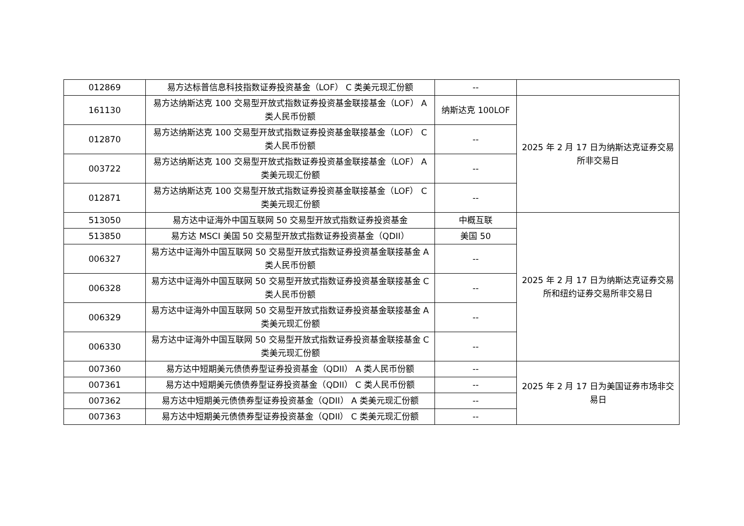| 012869 | 易方达标普信息科技指数证券投资基金（LOF） C 类美元现汇份额 | -- | |
| 161130 | 易方达纳斯达克 100 交易型开放式指数证券投资基金联接基金（LOF） A 类人民币份额 | 纳斯达克 100LOF | 2025 年 2 月 17 日为纳斯达克证券交易所非交易日 |
| 012870 | 易方达纳斯达克 100 交易型开放式指数证券投资基金联接基金（LOF） C 类人民币份额 | -- | |
| 003722 | 易方达纳斯达克 100 交易型开放式指数证券投资基金联接基金（LOF） A 类美元现汇份额 | -- | |
| 012871 | 易方达纳斯达克 100 交易型开放式指数证券投资基金联接基金（LOF） C 类美元现汇份额 | -- | |
| 513050 | 易方达中证海外中国互联网 50 交易型开放式指数证券投资基金 | 中概互联 | 2025 年 2 月 17 日为纳斯达克证券交易所和纽约证券交易所非交易日 |
| 513850 | 易方达 MSCI 美国 50 交易型开放式指数证券投资基金（QDII） | 美国 50 | |
| 006327 | 易方达中证海外中国互联网 50 交易型开放式指数证券投资基金联接基金 A 类人民币份额 | -- | |
| 006328 | 易方达中证海外中国互联网 50 交易型开放式指数证券投资基金联接基金 C 类人民币份额 | -- | |
| 006329 | 易方达中证海外中国互联网 50 交易型开放式指数证券投资基金联接基金 A 类美元现汇份额 | -- | |
| 006330 | 易方达中证海外中国互联网 50 交易型开放式指数证券投资基金联接基金 C 类美元现汇份额 | -- | |
| 007360 | 易方达中短期美元债债券型证券投资基金（QDII） A 类人民币份额 | -- | 2025 年 2 月 17 日为美国证券市场非交易日 |
| 007361 | 易方达中短期美元债债券型证券投资基金（QDII） C 类人民币份额 | -- | |
| 007362 | 易方达中短期美元债债券型证券投资基金（QDII） A 类美元现汇份额 | -- | |
| 007363 | 易方达中短期美元债债券型证券投资基金（QDII） C 类美元现汇份额 | -- | |